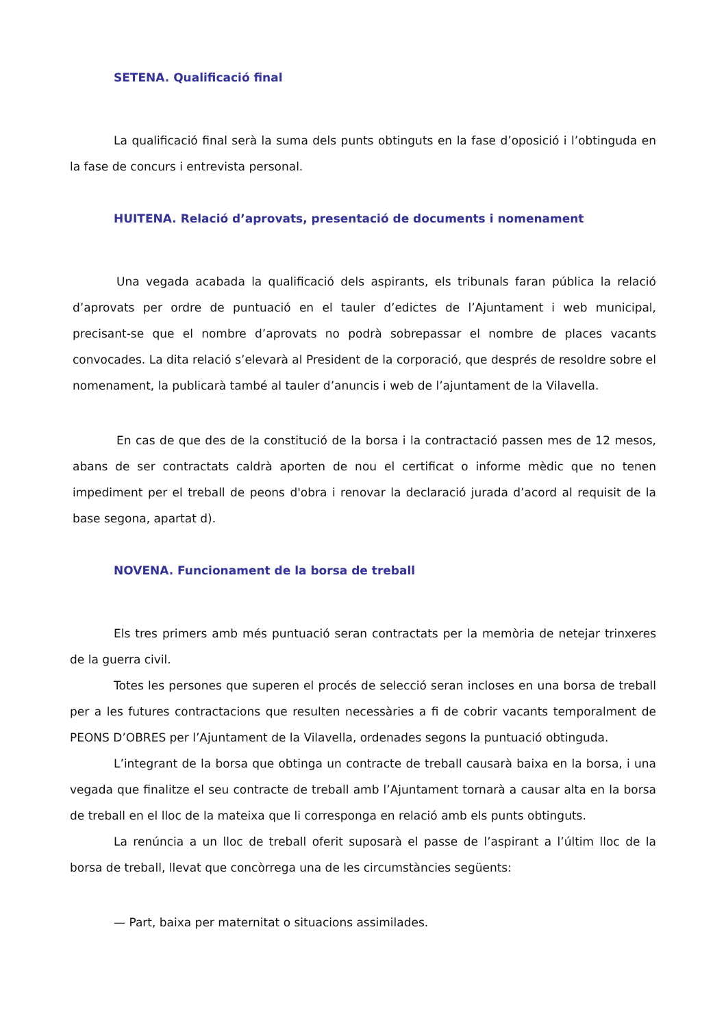SETENA. Qualificació final
La qualificació final serà la suma dels punts obtinguts en la fase d’oposició i l’obtinguda en la fase de concurs i entrevista personal.
HUITENA. Relació d’aprovats, presentació de documents i nomenament
Una vegada acabada la qualificació dels aspirants, els tribunals faran pública la relació d’aprovats per ordre de puntuació en el tauler d’edictes de l’Ajuntament i web municipal, precisant-se que el nombre d’aprovats no podrà sobrepassar el nombre de places vacants convocades. La dita relació s’elevarà al President de la corporació, que després de resoldre sobre el nomenament, la publicarà també al tauler d’anuncis i web de l’ajuntament de la Vilavella.
En cas de que des de la constitució de la borsa i la contractació passen mes de 12 mesos, abans de ser contractats caldrà aporten de nou el certificat o informe mèdic que no tenen impediment per el treball de peons d'obra i renovar la declaració jurada d’acord al requisit de la base segona, apartat d).
NOVENA. Funcionament de la borsa de treball
Els tres primers amb més puntuació seran contractats per la memòria de netejar trinxeres de la guerra civil.
Totes les persones que superen el procés de selecció seran incloses en una borsa de treball per a les futures contractacions que resulten necessàries a fi de cobrir vacants temporalment de PEONS D’OBRES per l’Ajuntament de la Vilavella, ordenades segons la puntuació obtinguda.
L’integrant de la borsa que obtinga un contracte de treball causarà baixa en la borsa, i una vegada que finalitze el seu contracte de treball amb l’Ajuntament tornarà a causar alta en la borsa de treball en el lloc de la mateixa que li corresponga en relació amb els punts obtinguts.
La renúncia a un lloc de treball oferit suposarà el passe de l’aspirant a l’últim lloc de la borsa de treball, llevat que concòrrega una de les circumstàncies següents:
— Part, baixa per maternitat o situacions assimilades.